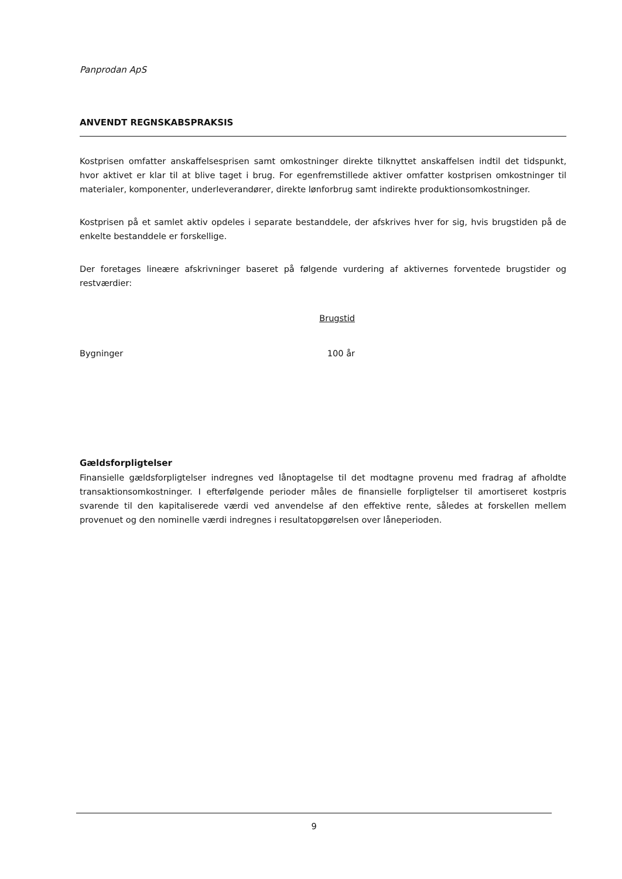Panprodan ApS
ANVENDT REGNSKABSPRAKSIS
Kostprisen omfatter anskaffelsesprisen samt omkostninger direkte tilknyttet anskaffelsen indtil det tidspunkt, hvor aktivet er klar til at blive taget i brug. For egenfremstillede aktiver omfatter kostprisen omkostninger til materialer, komponenter, underleverandører, direkte lønforbrug samt indirekte produktionsomkostninger.
Kostprisen på et samlet aktiv opdeles i separate bestanddele, der afskrives hver for sig, hvis brugstiden på de enkelte bestanddele er forskellige.
Der foretages lineære afskrivninger baseret på følgende vurdering af aktivernes forventede brugstider og restværdier:
| | Brugstid |
| Bygninger | 100 år |
Gældsforpligtelser
Finansielle gældsforpligtelser indregnes ved lånoptagelse til det modtagne provenu med fradrag af afholdte transaktionsomkostninger. I efterfølgende perioder måles de finansielle forpligtelser til amortiseret kostpris svarende til den kapitaliserede værdi ved anvendelse af den effektive rente, således at forskellen mellem provenuet og den nominelle værdi indregnes i resultatopgørelsen over låneperioden.
9